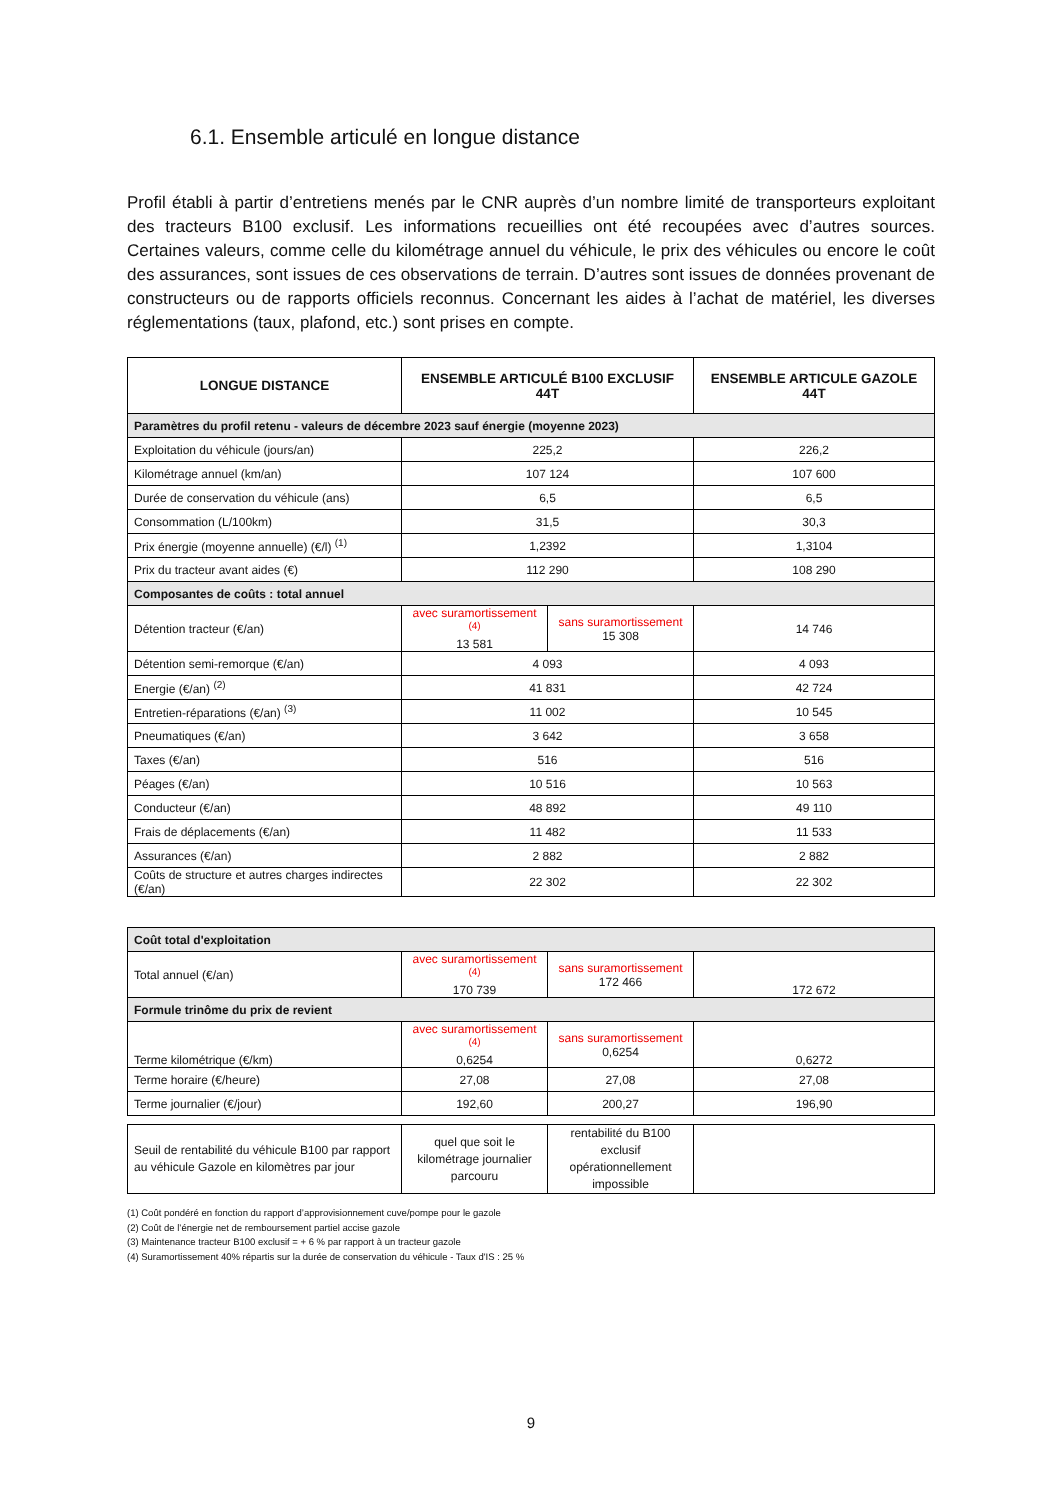6.1. Ensemble articulé en longue distance
Profil établi à partir d’entretiens menés par le CNR auprès d’un nombre limité de transporteurs exploitant des tracteurs B100 exclusif. Les informations recueillies ont été recoupées avec d’autres sources. Certaines valeurs, comme celle du kilométrage annuel du véhicule, le prix des véhicules ou encore le coût des assurances, sont issues de ces observations de terrain. D’autres sont issues de données provenant de constructeurs ou de rapports officiels reconnus. Concernant les aides à l’achat de matériel, les diverses réglementations (taux, plafond, etc.) sont prises en compte.
| LONGUE DISTANCE | ENSEMBLE ARTICULÉ B100 EXCLUSIF 44T | | ENSEMBLE ARTICULE GAZOLE 44T |
| --- | --- | --- | --- |
| Paramètres du profil retenu - valeurs de décembre 2023 sauf énergie (moyenne 2023) | | | |
| Exploitation du véhicule (jours/an) | 225,2 | | 226,2 |
| Kilométrage annuel (km/an) | 107 124 | | 107 600 |
| Durée de conservation du véhicule (ans) | 6,5 | | 6,5 |
| Consommation (L/100km) | 31,5 | | 30,3 |
| Prix énergie (moyenne annuelle) (€/l) <sup>(1)</sup> | 1,2392 | | 1,3104 |
| Prix du tracteur avant aides (€) | 112 290 | | 108 290 |
| Composantes de coûts : total annuel | | | |
| Détention tracteur (€/an) | avec suramortissement <sup>(4)</sup> 13 581 | sans suramortissement 15 308 | 14 746 |
| Détention semi-remorque (€/an) | 4 093 | | 4 093 |
| Energie (€/an) <sup>(2)</sup> | 41 831 | | 42 724 |
| Entretien-réparations (€/an) <sup>(3)</sup> | 11 002 | | 10 545 |
| Pneumatiques (€/an) | 3 642 | | 3 658 |
| Taxes (€/an) | 516 | | 516 |
| Péages (€/an) | 10 516 | | 10 563 |
| Conducteur (€/an) | 48 892 | | 49 110 |
| Frais de déplacements (€/an) | 11 482 | | 11 533 |
| Assurances (€/an) | 2 882 | | 2 882 |
| Coûts de structure et autres charges indirectes (€/an) | 22 302 | | 22 302 |
| Coût total d'exploitation | | | |
| Total annuel (€/an) | avec suramortissement <sup>(4)</sup> 170 739 | sans suramortissement 172 466 | 172 672 |
| Formule trinôme du prix de revient | | | |
| Terme kilométrique (€/km) | avec suramortissement <sup>(4)</sup> 0,6254 | sans suramortissement 0,6254 | 0,6272 |
| Terme horaire (€/heure) | 27,08 | 27,08 | 27,08 |
| Terme journalier (€/jour) | 192,60 | 200,27 | 196,90 |
| Seuil de rentabilité du véhicule B100 par rapport au véhicule Gazole en kilomètres par jour | quel que soit le kilométrage journalier parcouru | rentabilité du B100 exclusif opérationnellement impossible | |
(1) Coût pondéré en fonction du rapport d’approvisionnement cuve/pompe pour le gazole
(2) Coût de l’énergie net de remboursement partiel accise gazole
(3) Maintenance tracteur B100 exclusif = + 6 % par rapport à un tracteur gazole
(4) Suramortissement 40% répartis sur la durée de conservation du véhicule - Taux d'IS : 25 %
9